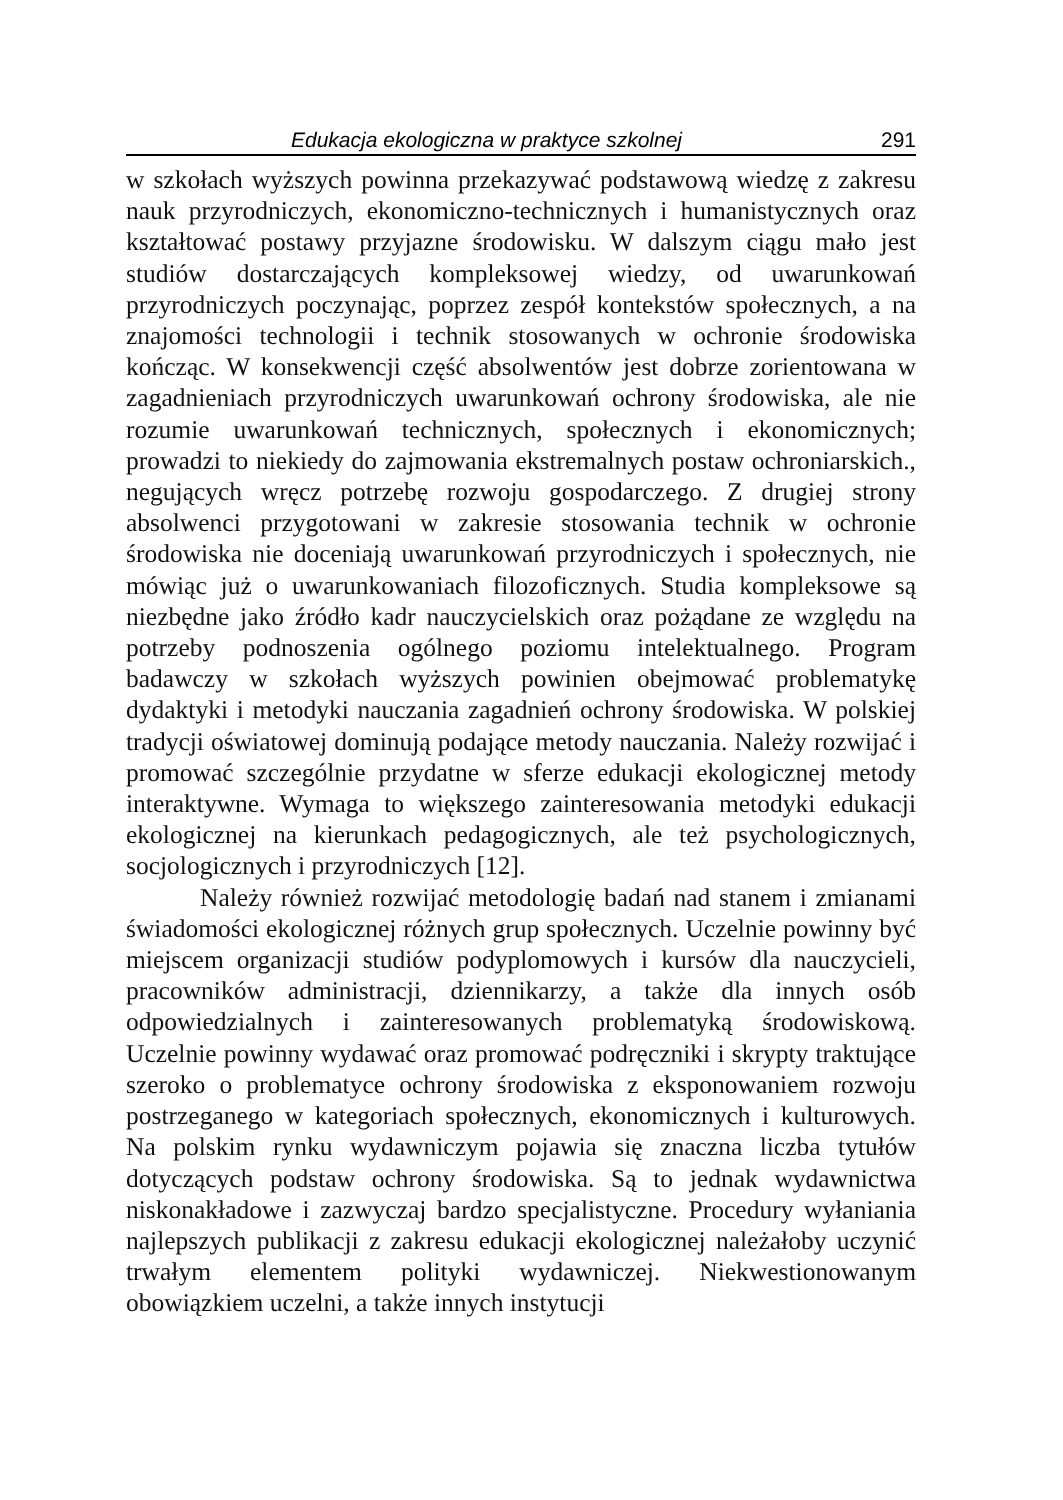Edukacja ekologiczna w praktyce szkolnej 291
w szkołach wyższych powinna przekazywać podstawową wiedzę z zakresu nauk przyrodniczych, ekonomiczno-technicznych i humanistycznych oraz kształtować postawy przyjazne środowisku. W dalszym ciągu mało jest studiów dostarczających kompleksowej wiedzy, od uwarunkowań przyrodniczych poczynając, poprzez zespół kontekstów społecznych, a na znajomości technologii i technik stosowanych w ochronie środowiska kończąc. W konsekwencji część absolwentów jest dobrze zorientowana w zagadnieniach przyrodniczych uwarunkowań ochrony środowiska, ale nie rozumie uwarunkowań technicznych, społecznych i ekonomicznych; prowadzi to niekiedy do zajmowania ekstremalnych postaw ochroniarskich., negujących wręcz potrzebę rozwoju gospodarczego. Z drugiej strony absolwenci przygotowani w zakresie stosowania technik w ochronie środowiska nie doceniają uwarunkowań przyrodniczych i społecznych, nie mówiąc już o uwarunkowaniach filozoficznych. Studia kompleksowe są niezbędne jako źródło kadr nauczycielskich oraz pożądane ze względu na potrzeby podnoszenia ogólnego poziomu intelektualnego. Program badawczy w szkołach wyższych powinien obejmować problematykę dydaktyki i metodyki nauczania zagadnień ochrony środowiska. W polskiej tradycji oświatowej dominują podające metody nauczania. Należy rozwijać i promować szczególnie przydatne w sferze edukacji ekologicznej metody interaktywne. Wymaga to większego zainteresowania metodyki edukacji ekologicznej na kierunkach pedagogicznych, ale też psychologicznych, socjologicznych i przyrodniczych [12].
Należy również rozwijać metodologię badań nad stanem i zmianami świadomości ekologicznej różnych grup społecznych. Uczelnie powinny być miejscem organizacji studiów podyplomowych i kursów dla nauczycieli, pracowników administracji, dziennikarzy, a także dla innych osób odpowiedzialnych i zainteresowanych problematyką środowiskową. Uczelnie powinny wydawać oraz promować podręczniki i skrypty traktujące szeroko o problematyce ochrony środowiska z eksponowaniem rozwoju postrzeganego w kategoriach społecznych, ekonomicznych i kulturowych. Na polskim rynku wydawniczym pojawia się znaczna liczba tytułów dotyczących podstaw ochrony środowiska. Są to jednak wydawnictwa niskonakładowe i zazwyczaj bardzo specjalistyczne. Procedury wyłaniania najlepszych publikacji z zakresu edukacji ekologicznej należałoby uczynić trwałym elementem polityki wydawniczej. Niekwestionowanym obowiązkiem uczelni, a także innych instytucji